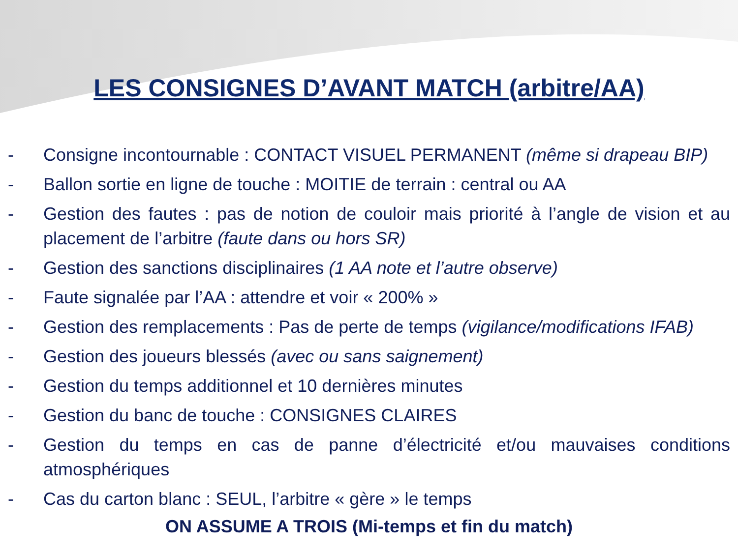LES CONSIGNES D’AVANT MATCH (arbitre/AA)
- Consigne incontournable : CONTACT VISUEL PERMANENT (même si drapeau BIP)
- Ballon sortie en ligne de touche : MOITIE de terrain : central ou AA
- Gestion des fautes : pas de notion de couloir mais priorité à l’angle de vision et au placement de l’arbitre (faute dans ou hors SR)
- Gestion des sanctions disciplinaires (1 AA note et l’autre observe)
- Faute signalée par l’AA : attendre et voir « 200% »
- Gestion des remplacements : Pas de perte de temps (vigilance/modifications IFAB)
- Gestion des joueurs blessés (avec ou sans saignement)
- Gestion du temps additionnel et 10 dernières minutes
- Gestion du banc de touche : CONSIGNES CLAIRES
- Gestion du temps en cas de panne d’électricité et/ou mauvaises conditions atmosphériques
- Cas du carton blanc : SEUL, l’arbitre « gère » le temps
ON ASSUME A TROIS (Mi-temps et fin du match)